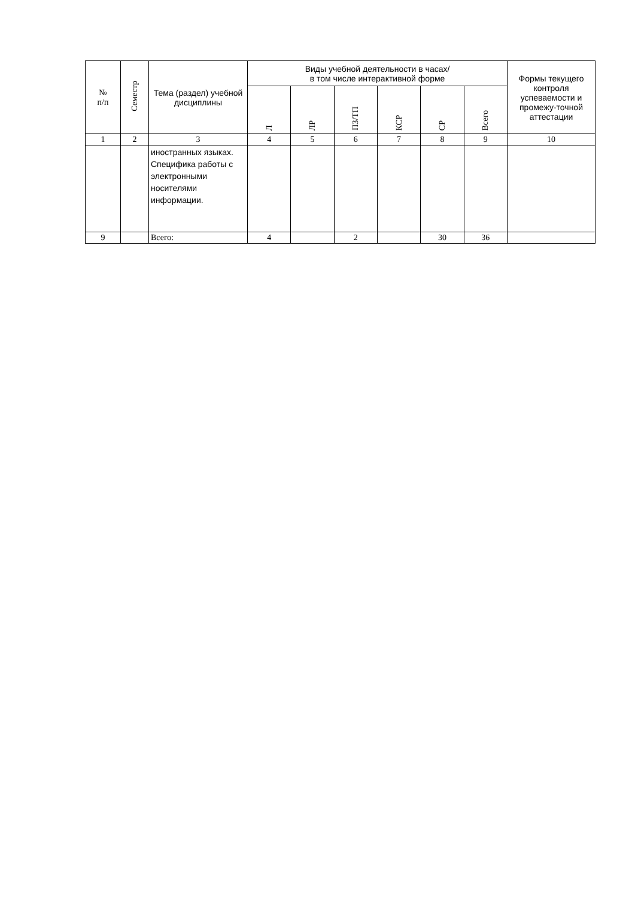| № п/п | Семестр | Тема (раздел) учебной дисциплины | Виды учебной деятельности в часах/ в том числе интерактивной форме | | | | | | Формы текущего контроля успеваемости и промежу-точной аттестации |
| --- | --- | --- | --- | --- | --- | --- | --- | --- | --- |
| | | | Л | ЛР | ПЗ/ТП | КСР | СР | Всего | |
| 1 | 2 | 3 | 4 | 5 | 6 | 7 | 8 | 9 | 10 |
| | | иностранных языках. Специфика работы с электронными носителями информации. | | | | | | | |
| 9 | | Всего: | 4 | | 2 | | 30 | 36 | |